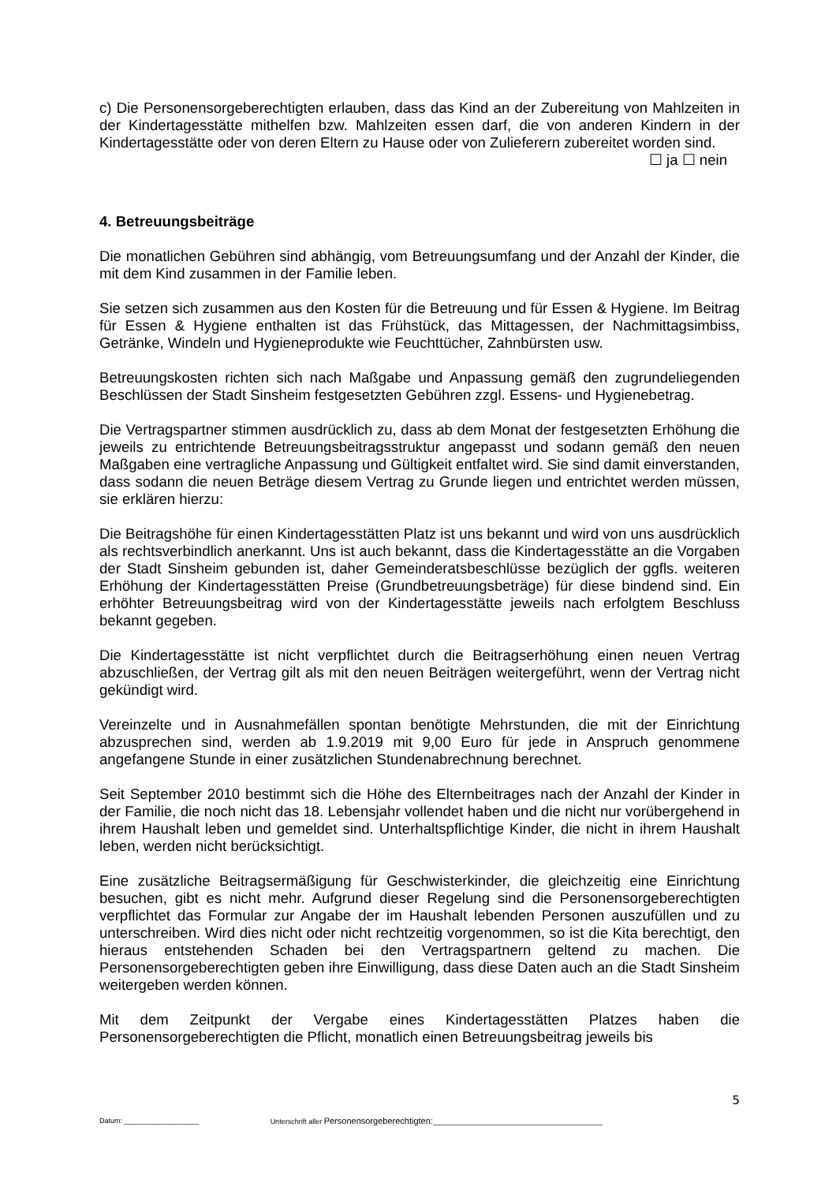c) Die Personensorgeberechtigten erlauben, dass das Kind an der Zubereitung von Mahlzeiten in der Kindertagesstätte mithelfen bzw. Mahlzeiten essen darf, die von anderen Kindern in der Kindertagesstätte oder von deren Eltern zu Hause oder von Zulieferern zubereitet worden sind.
☐ ja ☐ nein
4. Betreuungsbeiträge
Die monatlichen Gebühren sind abhängig, vom Betreuungsumfang und der Anzahl der Kinder, die mit dem Kind zusammen in der Familie leben.
Sie setzen sich zusammen aus den Kosten für die Betreuung und für Essen & Hygiene. Im Beitrag für Essen & Hygiene enthalten ist das Frühstück, das Mittagessen, der Nachmittagsimbiss, Getränke, Windeln und Hygieneprodukte wie Feuchttücher, Zahnbürsten usw.
Betreuungskosten richten sich nach Maßgabe und Anpassung gemäß den zugrundeliegenden Beschlüssen der Stadt Sinsheim festgesetzten Gebühren zzgl. Essens- und Hygienebetrag.
Die Vertragspartner stimmen ausdrücklich zu, dass ab dem Monat der festgesetzten Erhöhung die jeweils zu entrichtende Betreuungsbeitragsstruktur angepasst und sodann gemäß den neuen Maßgaben eine vertragliche Anpassung und Gültigkeit entfaltet wird. Sie sind damit einverstanden, dass sodann die neuen Beträge diesem Vertrag zu Grunde liegen und entrichtet werden müssen, sie erklären hierzu:
Die Beitragshöhe für einen Kindertagesstätten Platz ist uns bekannt und wird von uns ausdrücklich als rechtsverbindlich anerkannt. Uns ist auch bekannt, dass die Kindertagesstätte an die Vorgaben der Stadt Sinsheim gebunden ist, daher Gemeinderatsbeschlüsse bezüglich der ggfls. weiteren Erhöhung der Kindertagesstätten Preise (Grundbetreuungsbeträge) für diese bindend sind. Ein erhöhter Betreuungsbeitrag wird von der Kindertagesstätte jeweils nach erfolgtem Beschluss bekannt gegeben.
Die Kindertagesstätte ist nicht verpflichtet durch die Beitragserhöhung einen neuen Vertrag abzuschließen, der Vertrag gilt als mit den neuen Beiträgen weitergeführt, wenn der Vertrag nicht gekündigt wird.
Vereinzelte und in Ausnahmefällen spontan benötigte Mehrstunden, die mit der Einrichtung abzusprechen sind, werden ab 1.9.2019 mit 9,00 Euro für jede in Anspruch genommene angefangene Stunde in einer zusätzlichen Stundenabrechnung berechnet.
Seit September 2010 bestimmt sich die Höhe des Elternbeitrages nach der Anzahl der Kinder in der Familie, die noch nicht das 18. Lebensjahr vollendet haben und die nicht nur vorübergehend in ihrem Haushalt leben und gemeldet sind. Unterhaltspflichtige Kinder, die nicht in ihrem Haushalt leben, werden nicht berücksichtigt.
Eine zusätzliche Beitragsermäßigung für Geschwisterkinder, die gleichzeitig eine Einrichtung besuchen, gibt es nicht mehr. Aufgrund dieser Regelung sind die Personensorgeberechtigten verpflichtet das Formular zur Angabe der im Haushalt lebenden Personen auszufüllen und zu unterschreiben. Wird dies nicht oder nicht rechtzeitig vorgenommen, so ist die Kita berechtigt, den hieraus entstehenden Schaden bei den Vertragspartnern geltend zu machen. Die Personensorgeberechtigten geben ihre Einwilligung, dass diese Daten auch an die Stadt Sinsheim weitergeben werden können.
Mit dem Zeitpunkt der Vergabe eines Kindertagesstätten Platzes haben die Personensorgeberechtigten die Pflicht, monatlich einen Betreuungsbeitrag jeweils bis
5
Datum: ___________________ Unterschrift aller Personensorgeberechtigten:___________________________________________